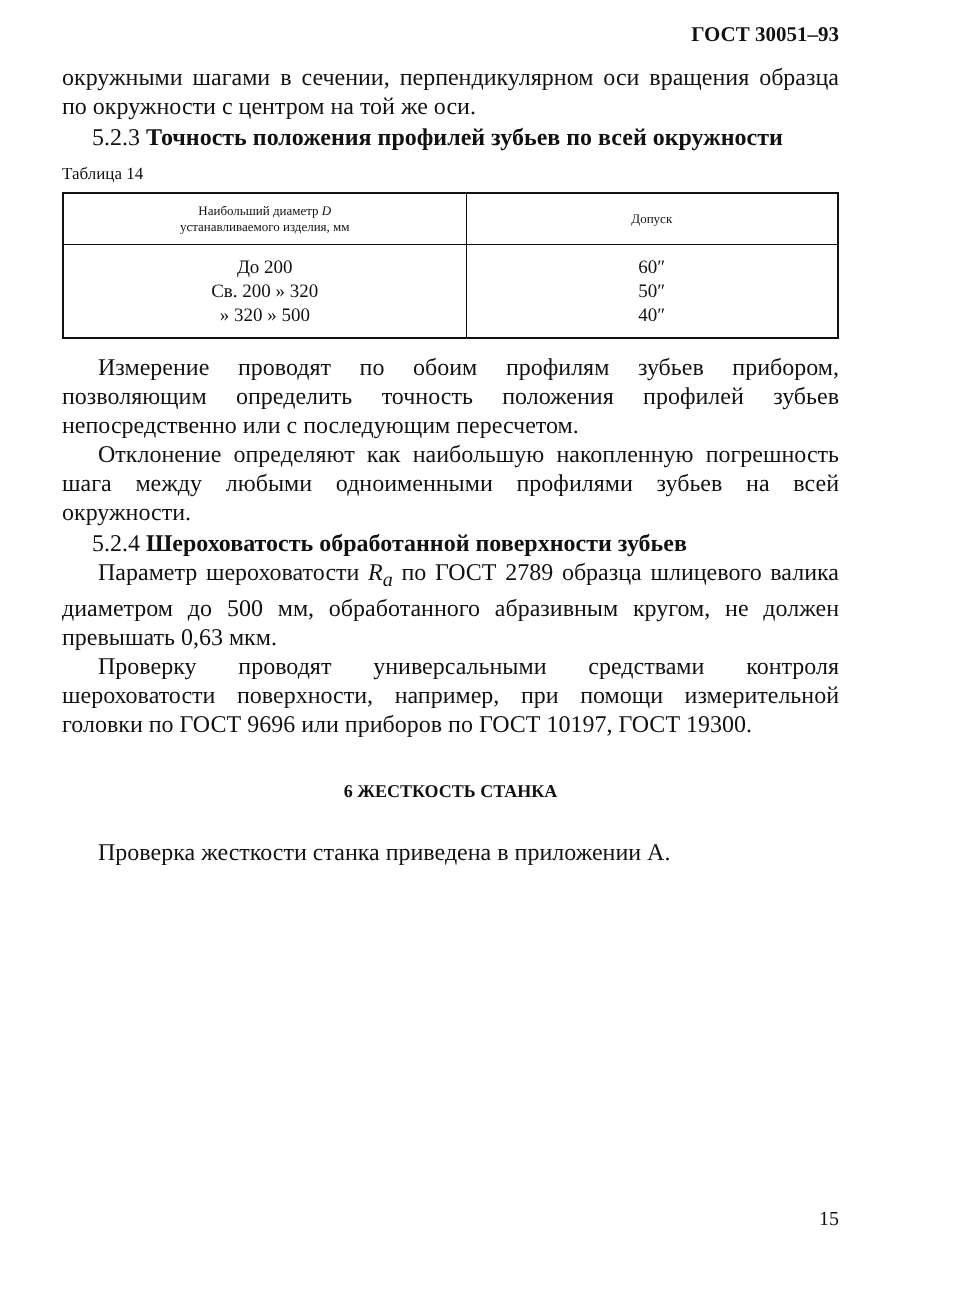ГОСТ 30051–93
окружными шагами в сечении, перпендикулярном оси вращения образца по окружности с центром на той же оси.
5.2.3 Точность положения профилей зубьев по всей окружности
Таблица 14
| Наибольший диаметр D устанавливаемого изделия, мм | Допуск |
| --- | --- |
| До 200 Св. 200 » 320 » 320 » 500 | 60″ 50″ 40″ |
Измерение проводят по обоим профилям зубьев прибором, позволяющим определить точность положения профилей зубьев непосредственно или с последующим пересчетом.
Отклонение определяют как наибольшую накопленную погрешность шага между любыми одноименными профилями зубьев на всей окружности.
5.2.4 Шероховатость обработанной поверхности зубьев
Параметр шероховатости R<sub>a</sub> по ГОСТ 2789 образца шлицевого валика диаметром до 500 мм, обработанного абразивным кругом, не должен превышать 0,63 мкм.
Проверку проводят универсальными средствами контроля шероховатости поверхности, например, при помощи измерительной головки по ГОСТ 9696 или приборов по ГОСТ 10197, ГОСТ 19300.
6 ЖЕСТКОСТЬ СТАНКА
Проверка жесткости станка приведена в приложении А.
15